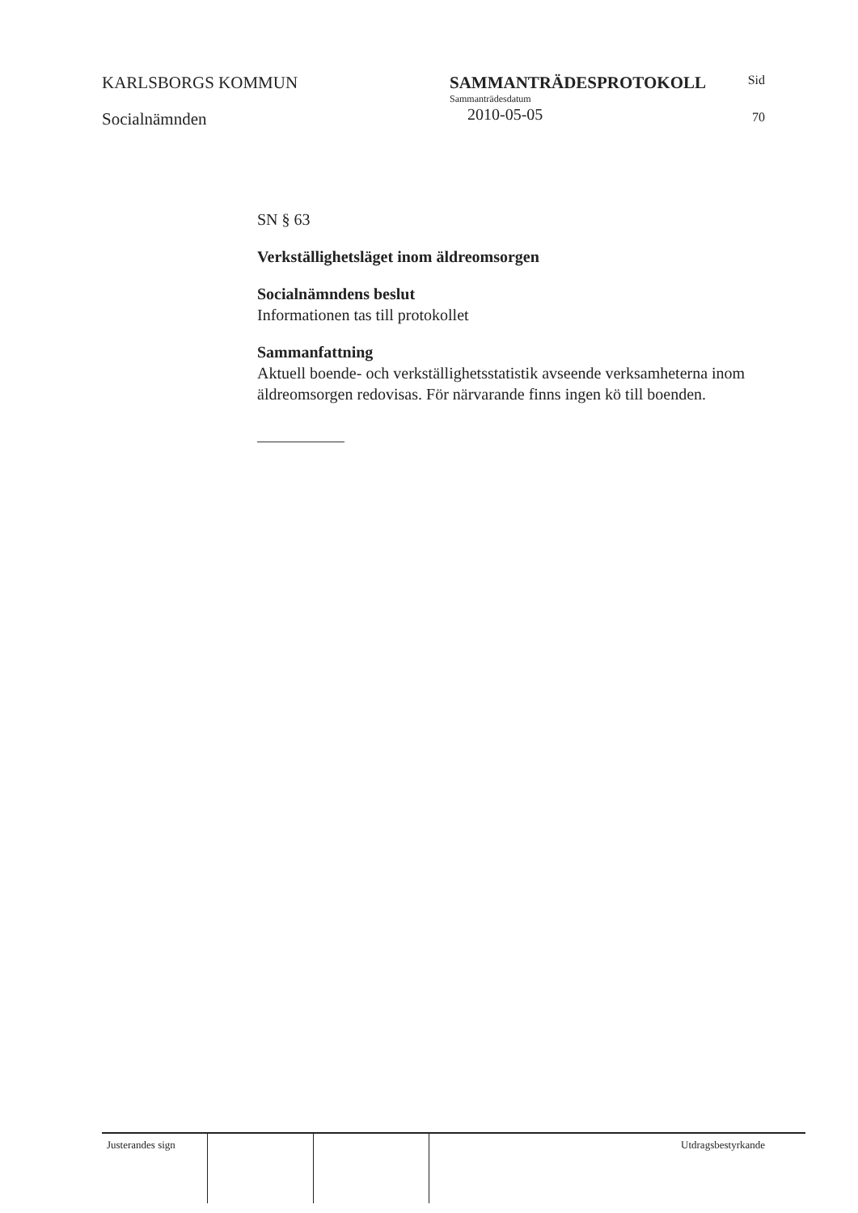KARLSBORGS KOMMUN
Socialnämnden
SAMMANTRÄDESPROTOKOLL
Sammanträdesdatum
2010-05-05
Sid
70
SN § 63
Verkställighetsläget inom äldreomsorgen
Socialnämndens beslut
Informationen tas till protokollet
Sammanfattning
Aktuell boende- och verkställighetsstatistik avseende verksamheterna inom äldreomsorgen redovisas. För närvarande finns ingen kö till boenden.
Justerandes sign
Utdragsbestyrkande